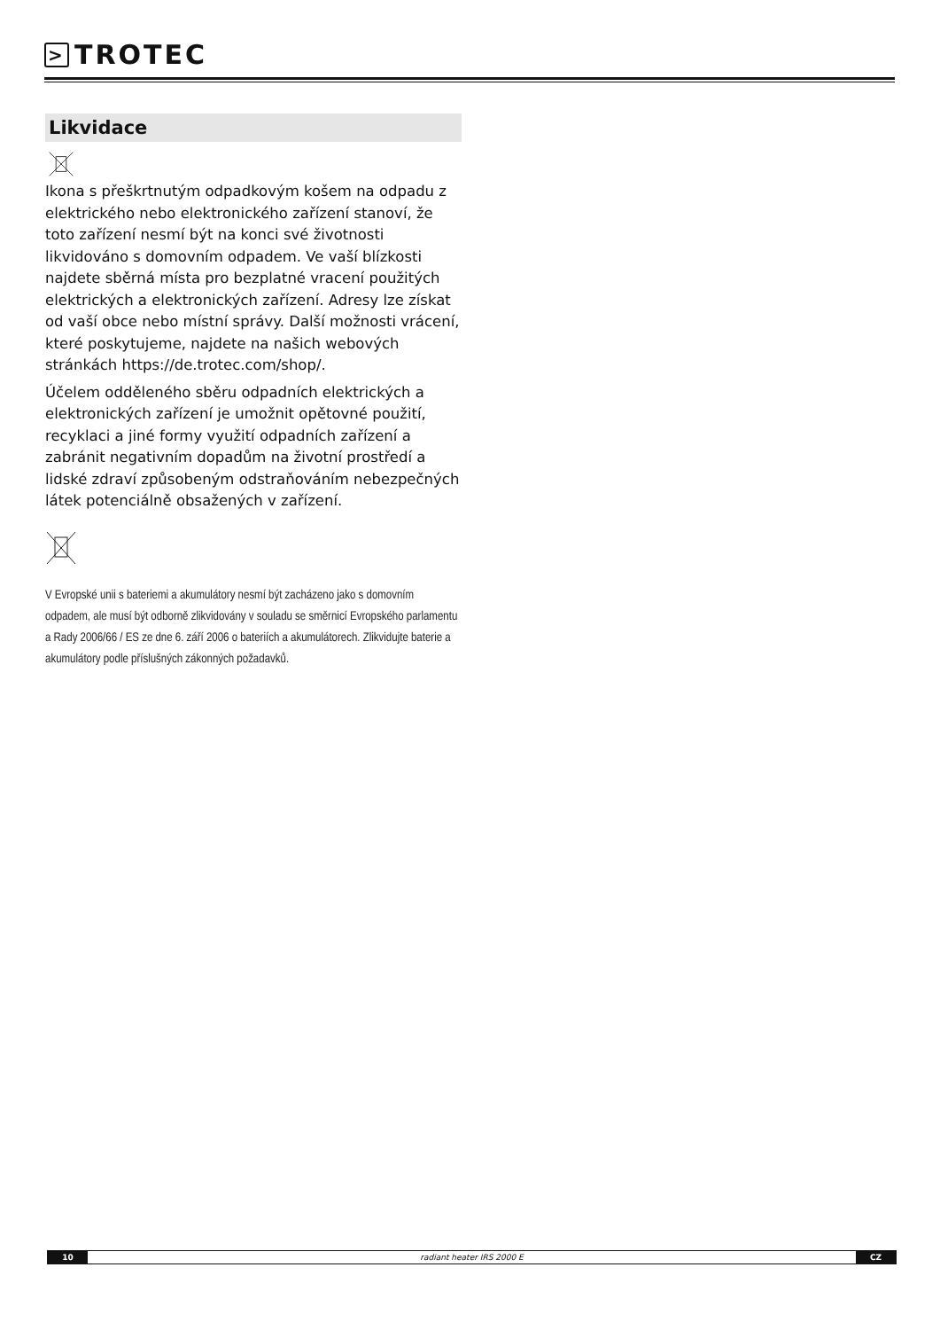> TROTEC
Likvidace
Ikona s přeškrtnutým odpadkovým košem na odpadu z elektrického nebo elektronického zařízení stanoví, že toto zařízení nesmí být na konci své životnosti likvidováno s domovním odpadem. Ve vaší blízkosti najdete sběrná místa pro bezplatné vracení použitých elektrických a elektronických zařízení. Adresy lze získat od vaší obce nebo místní správy. Další možnosti vrácení, které poskytujeme, najdete na našich webových stránkách https://de.trotec.com/shop/.
Účelem odděleného sběru odpadních elektrických a elektronických zařízení je umožnit opětovné použití, recyklaci a jiné formy využití odpadních zařízení a zabránit negativním dopadům na životní prostředí a lidské zdraví způsobeným odstraňováním nebezpečných látek potenciálně obsažených v zařízení.
V Evropské unii s bateriemi a akumulátory nesmí být zacházeno jako s domovním odpadem, ale musí být odborně zlikvidovány v souladu se směrnicí Evropského parlamentu a Rady 2006/66 / ES ze dne 6. září 2006 o bateriích a akumulátorech. Zlikvidujte baterie a akumulátory podle příslušných zákonných požadavků.
10 radiant heater IRS 2000 E CZ